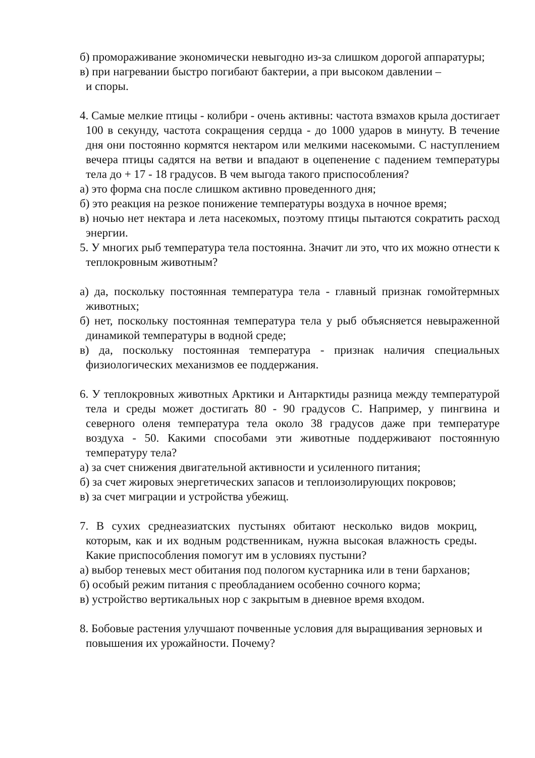б) промораживание экономически невыгодно из-за слишком дорогой аппаратуры;
в) при нагревании быстро погибают бактерии, а при высоком давлении –
и споры.
4. Самые мелкие птицы - колибри - очень активны: частота взмахов крыла достигает 100 в секунду, частота сокращения сердца - до 1000 ударов в минуту. В течение дня они постоянно кормятся нектаром или мелкими насекомыми. С наступлением вечера птицы садятся на ветви и впадают в оцепенение с падением температуры тела до + 17 - 18 градусов. В чем выгода такого приспособления?
а) это форма сна после слишком активно проведенного дня;
б) это реакция на резкое понижение температуры воздуха в ночное время;
в) ночью нет нектара и лета насекомых, поэтому птицы пытаются сократить расход энергии.
5. У многих рыб температура тела постоянна. Значит ли это, что их можно отнести к теплокровным животным?
а) да, поскольку постоянная температура тела - главный признак гомойтермных животных;
б) нет, поскольку постоянная температура тела у рыб объясняется невыраженной динамикой температуры в водной среде;
в) да, поскольку постоянная температура - признак наличия специальных физиологических механизмов ее поддержания.
6. У теплокровных животных Арктики и Антарктиды разница между температурой тела и среды может достигать 80 - 90 градусов С. Например, у пингвина и северного оленя температура тела около 38 градусов даже при температуре воздуха - 50. Какими способами эти животные поддерживают постоянную температуру тела?
а) за счет снижения двигательной активности и усиленного питания;
б) за счет жировых энергетических запасов и теплоизолирующих покровов;
в) за счет миграции и устройства убежищ.
7. В сухих среднеазиатских пустынях обитают несколько видов мокриц, которым, как и их водным родственникам, нужна высокая влажность среды. Какие приспособления помогут им в условиях пустыни?
а) выбор теневых мест обитания под пологом кустарника или в тени барханов;
б) особый режим питания с преобладанием особенно сочного корма;
в) устройство вертикальных нор с закрытым в дневное время входом.
8. Бобовые растения улучшают почвенные условия для выращивания зерновых и повышения их урожайности. Почему?